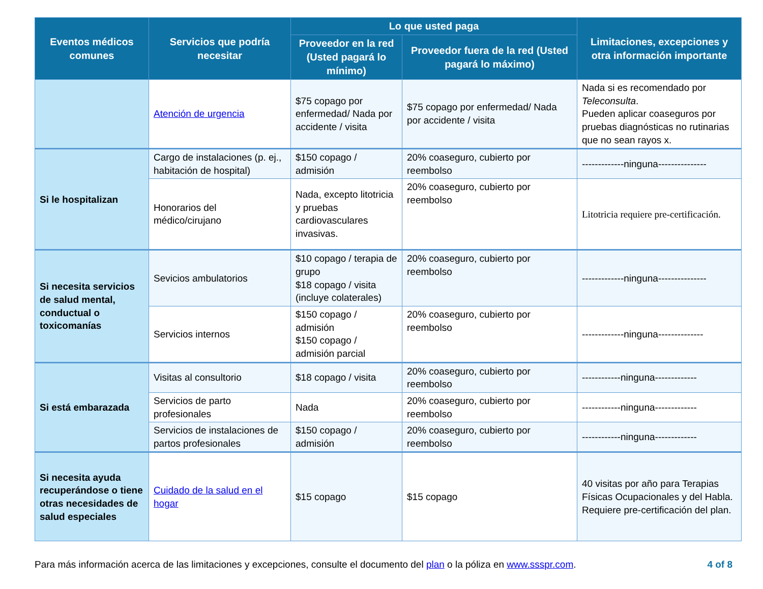| Eventos médicos comunes | Servicios que podría necesitar | Lo que usted paga | | Limitaciones, excepciones y otra información importante |
| --- | --- | --- | --- | --- |
| | | Proveedor en la red (Usted pagará lo mínimo) | Proveedor fuera de la red (Usted pagará lo máximo) | |
| | Atención de urgencia | $75 copago por enfermedad/ Nada por accidente / visita | $75 copago por enfermedad/ Nada por accidente / visita | Nada si es recomendado por Teleconsulta . Pueden aplicar coaseguros por pruebas diagnósticas no rutinarias que no sean rayos x. |
| Si le hospitalizan | Cargo de instalaciones (p. ej., habitación de hospital) | $150 copago / admisión | 20% coaseguro, cubierto por reembolso | -------------ninguna--------------- |
| | Honorarios del médico/cirujano | Nada, excepto litotricia y pruebas cardiovasculares invasivas. | 20% coaseguro, cubierto por reembolso | Litotricia requiere pre-certificación. |
| Si necesita servicios de salud mental, conductual o toxicomanías | Sevicios ambulatorios | $10 copago / terapia de grupo $18 copago / visita (incluye colaterales) | 20% coaseguro, cubierto por reembolso | -------------ninguna--------------- |
| | Servicios internos | $150 copago / admisión $150 copago / admisión parcial | 20% coaseguro, cubierto por reembolso | -------------ninguna-------------- |
| Si está embarazada | Visitas al consultorio | $18 copago / visita | 20% coaseguro, cubierto por reembolso | ------------ninguna------------- |
| | Servicios de parto profesionales | Nada | 20% coaseguro, cubierto por reembolso | ------------ninguna------------- |
| | Servicios de instalaciones de partos profesionales | $150 copago / admisión | 20% coaseguro, cubierto por reembolso | ------------ninguna------------- |
| Si necesita ayuda recuperándose o tiene otras necesidades de salud especiales | Cuidado de la salud en el hogar | $15 copago | $15 copago | 40 visitas por año para Terapias Físicas Ocupacionales y del Habla. Requiere pre-certificación del plan. |
Para más información acerca de las limitaciones y excepciones, consulte el documento del plan o la póliza en www.ssspr.com. 4 of 8